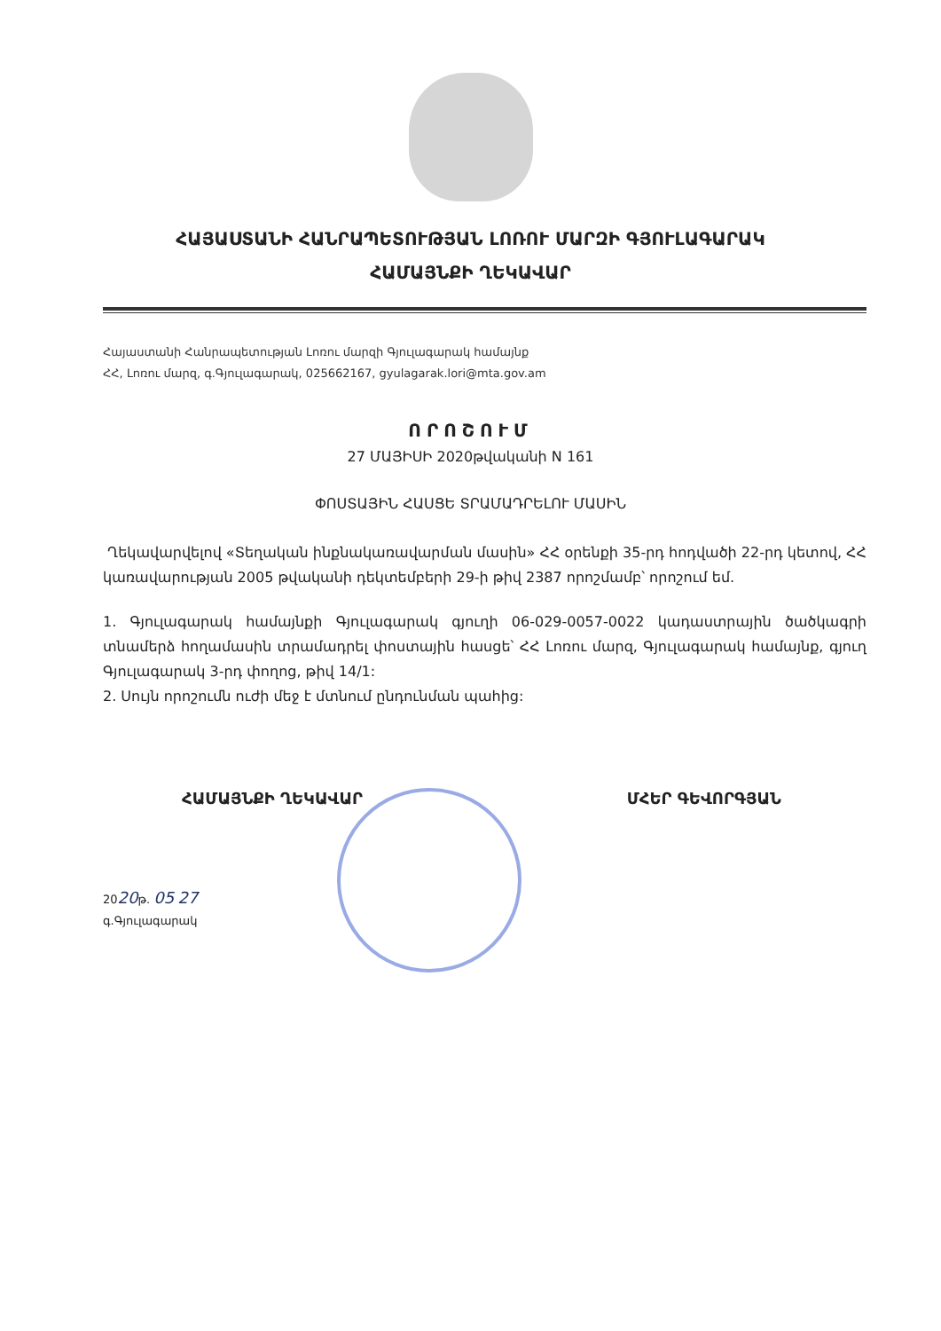ՀԱՅԱՍՏԱՆԻ ՀԱՆՐԱՊԵՏՈՒԹՅԱՆ ԼՈՌՈՒ ՄԱՐԶԻ ԳՅՈՒԼԱԳԱՐԱԿ
ՀԱՄԱՅՆՔԻ ՂԵԿԱՎԱՐ
Հայաստանի Հանրապետության Լոռու մարզի Գյուլագարակ համայնք
ՀՀ, Լոռու մարզ, գ.Գյուլագարակ, 025662167, gyulagarak.lori@mta.gov.am
ՈՐՈՇՈՒՄ
27 ՄԱՅԻՍԻ 2020թվականի N 161
ՓՈՍՏԱՅԻՆ ՀԱՍՑԵ ՏՐԱՄԱԴՐԵԼՈՒ ՄԱՍԻՆ
Ղեկավարվելով «Տեղական ինքնակառավարման մասին» ՀՀ օրենքի 35-րդ հոդվածի 22-րդ կետով, ՀՀ կառավարության 2005 թվականի դեկտեմբերի 29-ի թիվ 2387 որոշմամբ՝ որոշում եմ.
1. Գյուլագարակ համայնքի Գյուլագարակ գյուղի 06-029-0057-0022 կադաստրային ծածկագրի տնամերձ հողամասին տրամադրել փոստային հասցե՝ ՀՀ Լոռու մարզ, Գյուլագարակ համայնք, գյուղ Գյուլագարակ 3-րդ փողոց, թիվ 14/1:
2. Սույն որոշումն ուժի մեջ է մտնում ընդունման պահից:
ՀԱՄԱՅՆՔԻ ՂԵԿԱՎԱՐ ՄՀԵՐ ԳԵՎՈՐԳՅԱՆ
2020թ. 05 27
գ.Գյուլագարակ